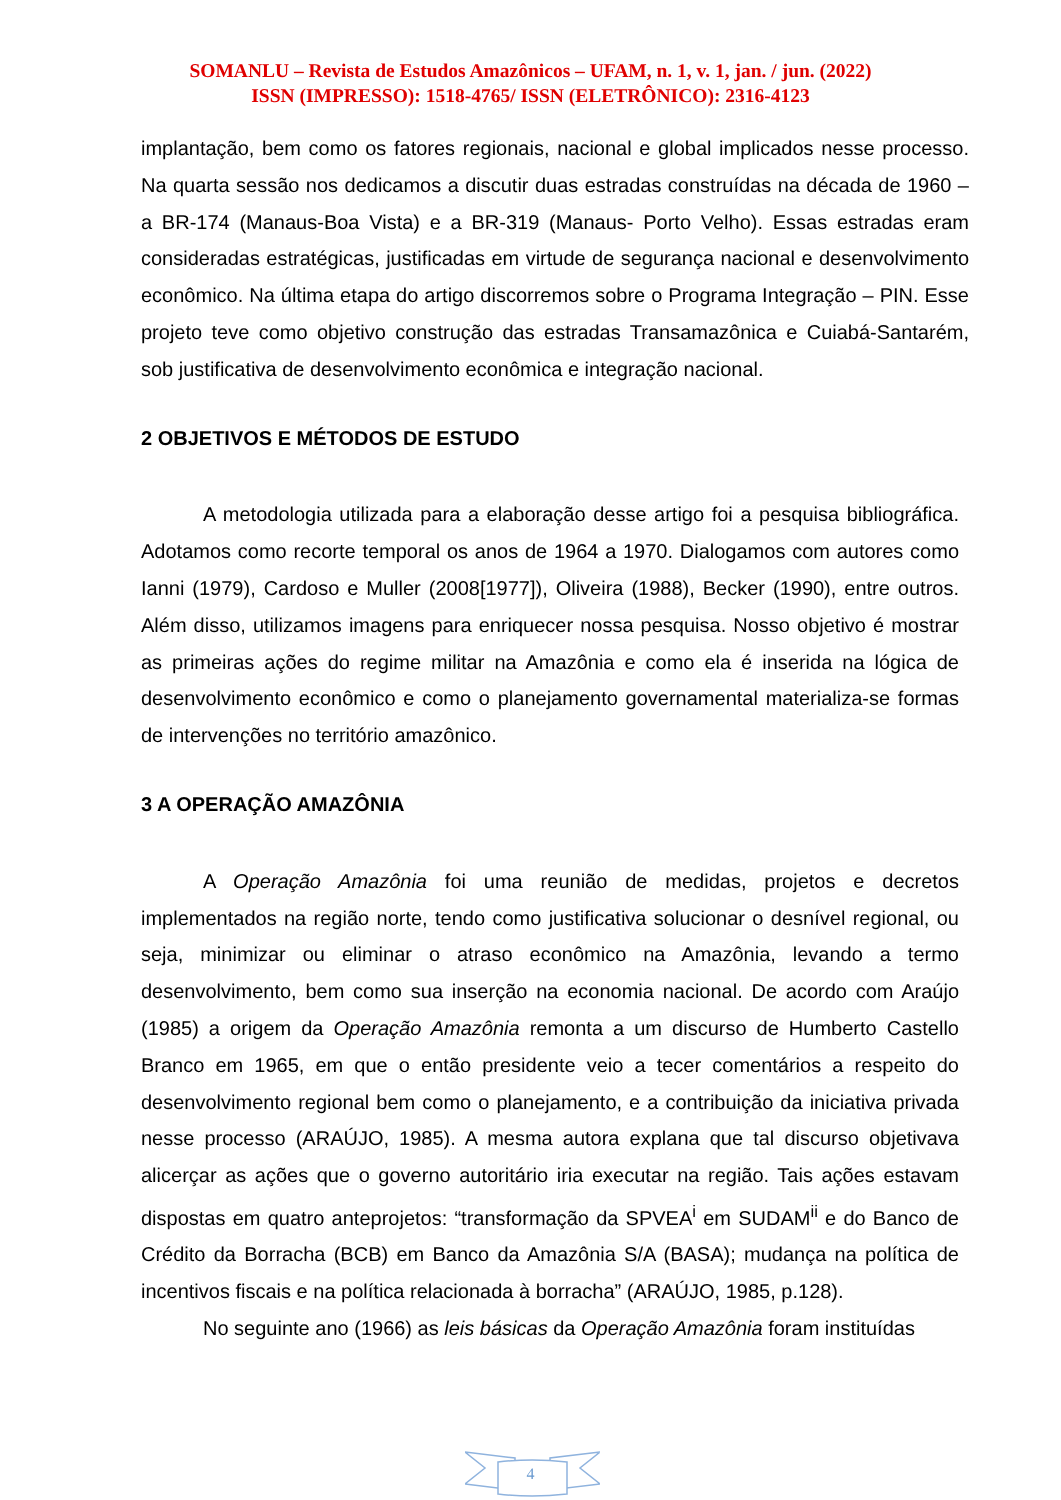SOMANLU – Revista de Estudos Amazônicos – UFAM, n. 1, v. 1, jan. / jun. (2022)
ISSN (IMPRESSO): 1518-4765/ ISSN (ELETRÔNICO): 2316-4123
implantação, bem como os fatores regionais, nacional e global implicados nesse processo. Na quarta sessão nos dedicamos a discutir duas estradas construídas na década de 1960 – a BR-174 (Manaus-Boa Vista) e a BR-319 (Manaus- Porto Velho). Essas estradas eram consideradas estratégicas, justificadas em virtude de segurança nacional e desenvolvimento econômico. Na última etapa do artigo discorremos sobre o Programa Integração – PIN. Esse projeto teve como objetivo construção das estradas Transamazônica e Cuiabá-Santarém, sob justificativa de desenvolvimento econômica e integração nacional.
2 OBJETIVOS E MÉTODOS DE ESTUDO
A metodologia utilizada para a elaboração desse artigo foi a pesquisa bibliográfica. Adotamos como recorte temporal os anos de 1964 a 1970. Dialogamos com autores como Ianni (1979), Cardoso e Muller (2008[1977]), Oliveira (1988), Becker (1990), entre outros. Além disso, utilizamos imagens para enriquecer nossa pesquisa. Nosso objetivo é mostrar as primeiras ações do regime militar na Amazônia e como ela é inserida na lógica de desenvolvimento econômico e como o planejamento governamental materializa-se formas de intervenções no território amazônico.
3 A OPERAÇÃO AMAZÔNIA
A Operação Amazônia foi uma reunião de medidas, projetos e decretos implementados na região norte, tendo como justificativa solucionar o desnível regional, ou seja, minimizar ou eliminar o atraso econômico na Amazônia, levando a termo desenvolvimento, bem como sua inserção na economia nacional. De acordo com Araújo (1985) a origem da Operação Amazônia remonta a um discurso de Humberto Castello Branco em 1965, em que o então presidente veio a tecer comentários a respeito do desenvolvimento regional bem como o planejamento, e a contribuição da iniciativa privada nesse processo (ARAÚJO, 1985). A mesma autora explana que tal discurso objetivava alicerçar as ações que o governo autoritário iria executar na região. Tais ações estavam dispostas em quatro anteprojetos: “transformação da SPVEA<sup>i</sup> em SUDAM<sup>ii</sup> e do Banco de Crédito da Borracha (BCB) em Banco da Amazônia S/A (BASA); mudança na política de incentivos fiscais e na política relacionada à borracha” (ARAÚJO, 1985, p.128).
No seguinte ano (1966) as leis básicas da Operação Amazônia foram instituídas
4